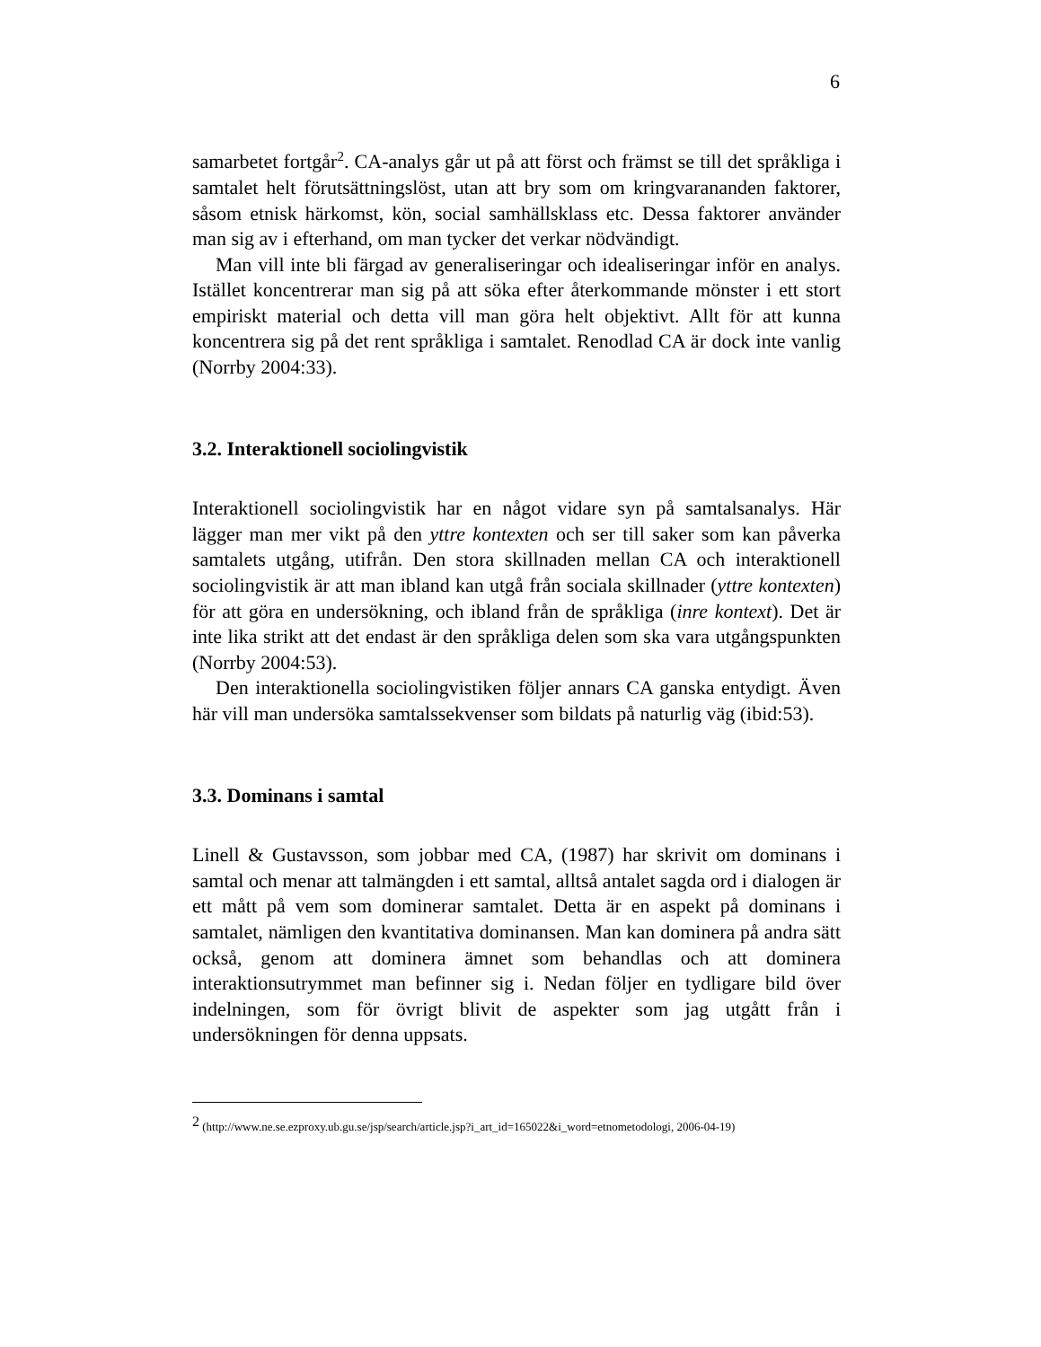6
samarbetet fortgår<sup>2</sup>. CA-analys går ut på att först och främst se till det språkliga i samtalet helt förutsättningslöst, utan att bry som om kringvarananden faktorer, såsom etnisk härkomst, kön, social samhällsklass etc. Dessa faktorer använder man sig av i efterhand, om man tycker det verkar nödvändigt.
Man vill inte bli färgad av generaliseringar och idealiseringar inför en analys. Istället koncentrerar man sig på att söka efter återkommande mönster i ett stort empiriskt material och detta vill man göra helt objektivt. Allt för att kunna koncentrera sig på det rent språkliga i samtalet. Renodlad CA är dock inte vanlig (Norrby 2004:33).
3.2. Interaktionell sociolingvistik
Interaktionell sociolingvistik har en något vidare syn på samtalsanalys. Här lägger man mer vikt på den yttre kontexten och ser till saker som kan påverka samtalets utgång, utifrån. Den stora skillnaden mellan CA och interaktionell sociolingvistik är att man ibland kan utgå från sociala skillnader (yttre kontexten) för att göra en undersökning, och ibland från de språkliga (inre kontext). Det är inte lika strikt att det endast är den språkliga delen som ska vara utgångspunkten (Norrby 2004:53).
Den interaktionella sociolingvistiken följer annars CA ganska entydigt. Även här vill man undersöka samtalssekvenser som bildats på naturlig väg (ibid:53).
3.3. Dominans i samtal
Linell & Gustavsson, som jobbar med CA, (1987) har skrivit om dominans i samtal och menar att talmängden i ett samtal, alltså antalet sagda ord i dialogen är ett mått på vem som dominerar samtalet. Detta är en aspekt på dominans i samtalet, nämligen den kvantitativa dominansen. Man kan dominera på andra sätt också, genom att dominera ämnet som behandlas och att dominera interaktionsutrymmet man befinner sig i. Nedan följer en tydligare bild över indelningen, som för övrigt blivit de aspekter som jag utgått från i undersökningen för denna uppsats.
<sup>2</sup> (http://www.ne.se.ezproxy.ub.gu.se/jsp/search/article.jsp?i_art_id=165022&i_word=etnometodologi, 2006-04-19)